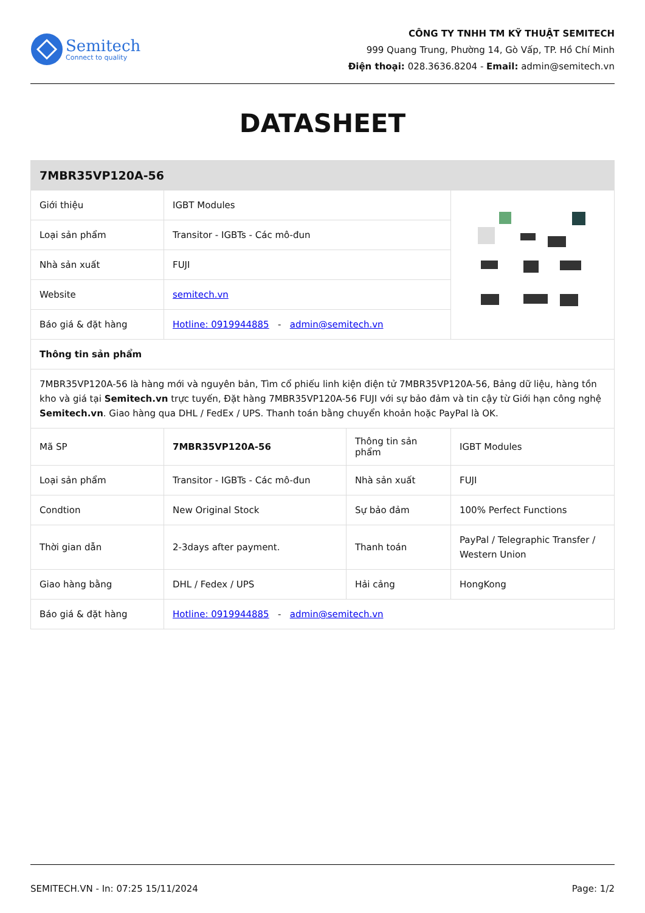Semitech
Connect to quality
CÔNG TY TNHH TM KỸ THUẬT SEMITECH
999 Quang Trung, Phường 14, Gò Vấp, TP. Hồ Chí Minh
Điện thoại: 028.3636.8204 - Email: admin@semitech.vn
DATASHEET
| 7MBR35VP120A-56 | | | |
| --- | --- | --- | --- |
| Giới thiệu | IGBT Modules | | |
| Loại sản phẩm | Transitor - IGBTs - Các mô-đun | | |
| Nhà sản xuất | FUJI | | |
| Website | semitech.vn | | |
| Báo giá & đặt hàng | Hotline: 0919944885 - admin@semitech.vn | | |
| Thông tin sản phẩm | | | |
| 7MBR35VP120A-56 là hàng mới và nguyên bản, Tìm cổ phiếu linh kiện điện tử 7MBR35VP120A-56, Bảng dữ liệu, hàng tồn kho và giá tại Semitech.vn trực tuyến, Đặt hàng 7MBR35VP120A-56 FUJI với sự bảo đảm và tin cậy từ Giới hạn công nghệ Semitech.vn . Giao hàng qua DHL / FedEx / UPS. Thanh toán bằng chuyển khoản hoặc PayPal là OK. | | | |
| Mã SP | 7MBR35VP120A-56 | Thông tin sản phẩm | IGBT Modules |
| Loại sản phẩm | Transitor - IGBTs - Các mô-đun | Nhà sản xuất | FUJI |
| Condtion | New Original Stock | Sự bảo đảm | 100% Perfect Functions |
| Thời gian dẫn | 2-3days after payment. | Thanh toán | PayPal / Telegraphic Transfer / Western Union |
| Giao hàng bằng | DHL / Fedex / UPS | Hải cảng | HongKong |
| Báo giá & đặt hàng | Hotline: 0919944885 - admin@semitech.vn | | |
SEMITECH.VN - In: 07:25 15/11/2024 Page: 1/2